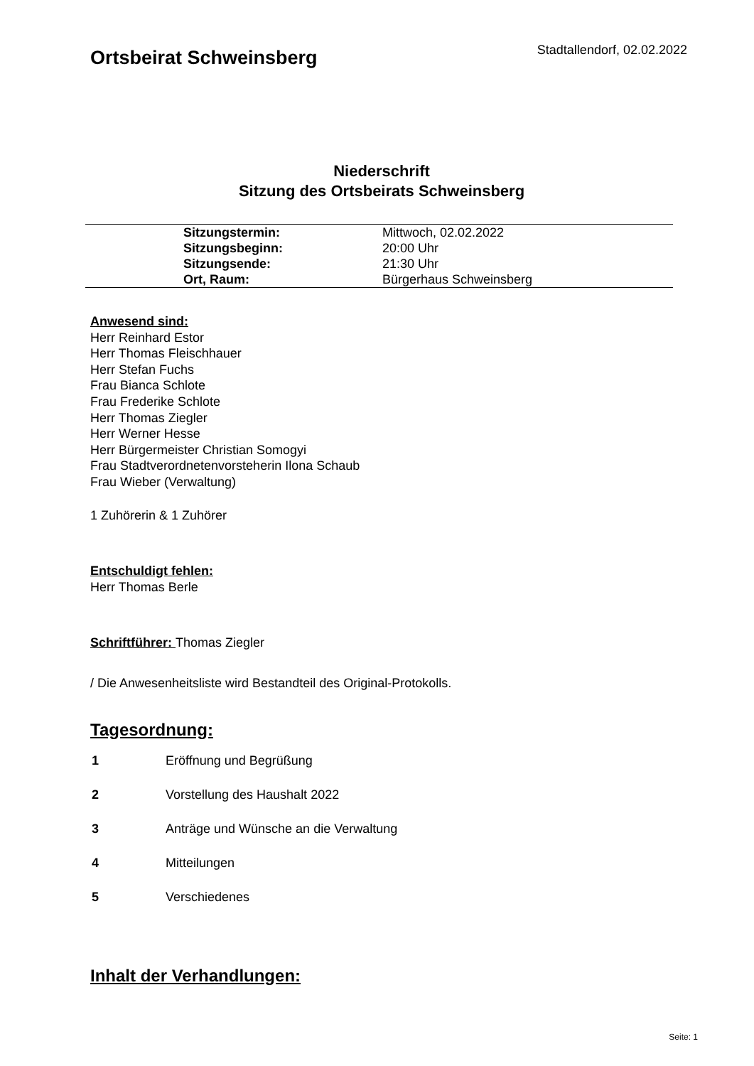Ortsbeirat Schweinsberg
Stadtallendorf, 02.02.2022
Niederschrift
Sitzung des Ortsbeirats Schweinsberg
| Sitzungstermin: | Mittwoch, 02.02.2022 |
| Sitzungsbeginn: | 20:00 Uhr |
| Sitzungsende: | 21:30 Uhr |
| Ort, Raum: | Bürgerhaus Schweinsberg |
Anwesend sind:
Herr Reinhard Estor
Herr Thomas Fleischhauer
Herr Stefan Fuchs
Frau Bianca Schlote
Frau Frederike Schlote
Herr Thomas Ziegler
Herr Werner Hesse
Herr Bürgermeister Christian Somogyi
Frau Stadtverordnetenvorsteherin Ilona Schaub
Frau Wieber (Verwaltung)
1 Zuhörerin & 1 Zuhörer
Entschuldigt fehlen:
Herr Thomas Berle
Schriftführer: Thomas Ziegler
/ Die Anwesenheitsliste wird Bestandteil des Original-Protokolls.
Tagesordnung:
| 1 | Eröffnung und Begrüßung |
| 2 | Vorstellung des Haushalt 2022 |
| 3 | Anträge und Wünsche an die Verwaltung |
| 4 | Mitteilungen |
| 5 | Verschiedenes |
Inhalt der Verhandlungen:
Seite: 1